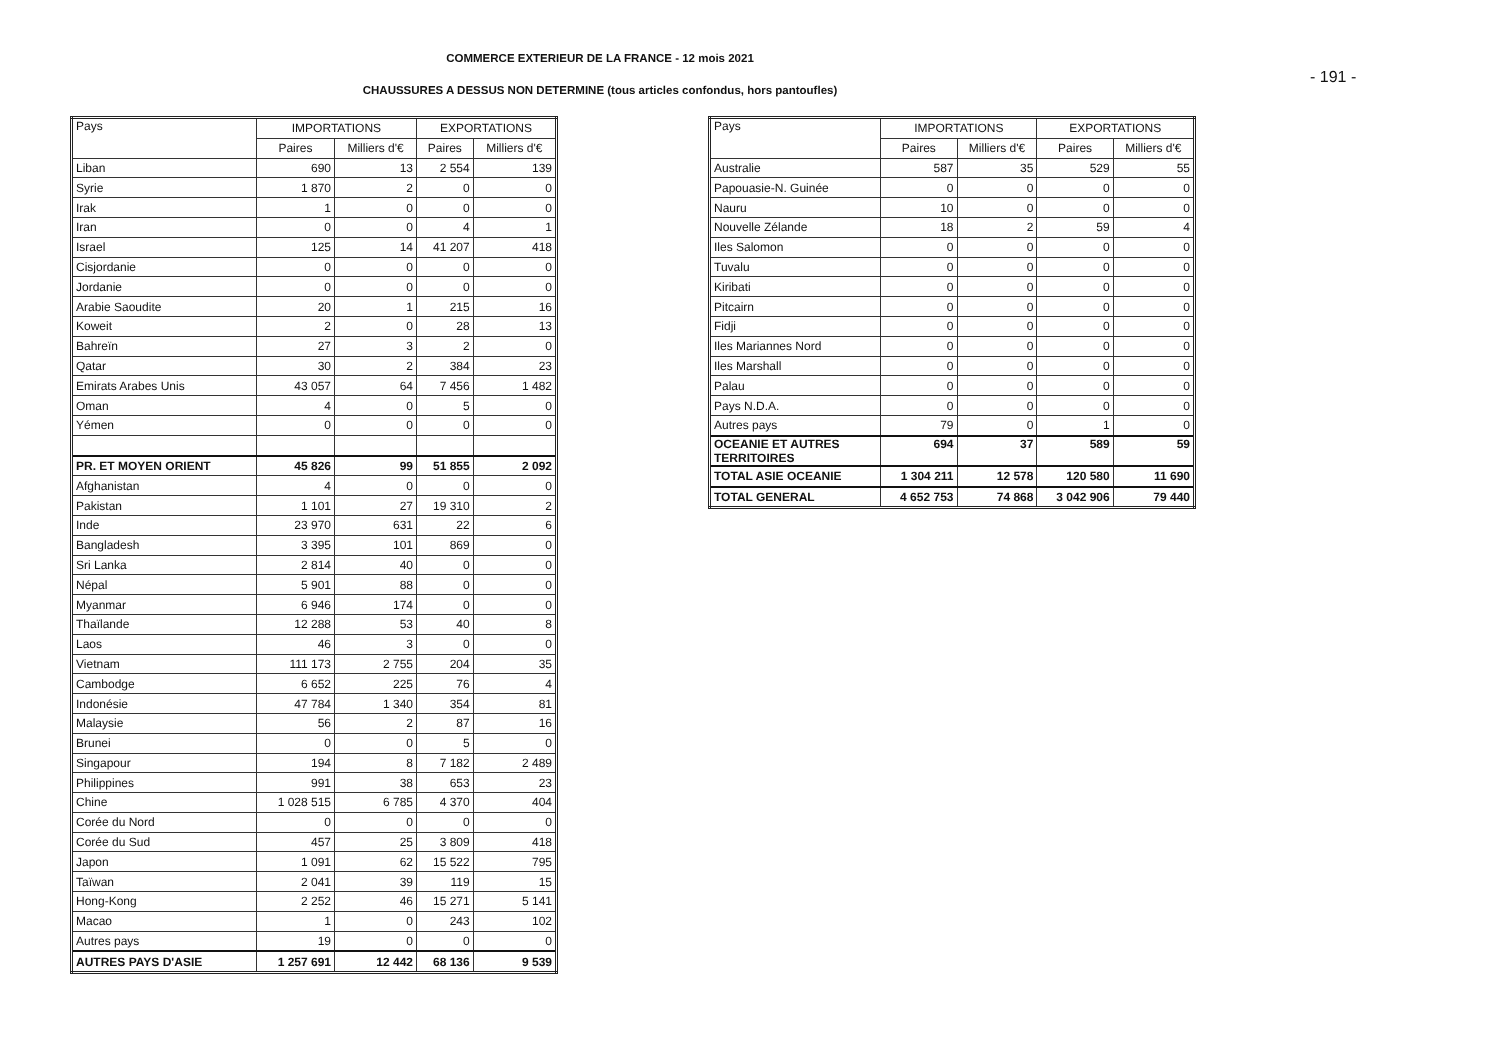COMMERCE EXTERIEUR DE LA FRANCE - 12 mois 2021
CHAUSSURES A DESSUS NON DETERMINE (tous articles confondus, hors pantoufles)
- 191 -
| Pays | IMPORTATIONS | | EXPORTATIONS | |
| --- | --- | --- | --- | --- |
| | Paires | Milliers d'€ | Paires | Milliers d'€ |
| Liban | 690 | 13 | 2 554 | 139 |
| Syrie | 1 870 | 2 | 0 | 0 |
| Irak | 1 | 0 | 0 | 0 |
| Iran | 0 | 0 | 4 | 1 |
| Israel | 125 | 14 | 41 207 | 418 |
| Cisjordanie | 0 | 0 | 0 | 0 |
| Jordanie | 0 | 0 | 0 | 0 |
| Arabie Saoudite | 20 | 1 | 215 | 16 |
| Koweit | 2 | 0 | 28 | 13 |
| Bahreïn | 27 | 3 | 2 | 0 |
| Qatar | 30 | 2 | 384 | 23 |
| Emirats Arabes Unis | 43 057 | 64 | 7 456 | 1 482 |
| Oman | 4 | 0 | 5 | 0 |
| Yémen | 0 | 0 | 0 | 0 |
| PR. ET MOYEN ORIENT | 45 826 | 99 | 51 855 | 2 092 |
| Afghanistan | 4 | 0 | 0 | 0 |
| Pakistan | 1 101 | 27 | 19 310 | 2 |
| Inde | 23 970 | 631 | 22 | 6 |
| Bangladesh | 3 395 | 101 | 869 | 0 |
| Sri Lanka | 2 814 | 40 | 0 | 0 |
| Népal | 5 901 | 88 | 0 | 0 |
| Myanmar | 6 946 | 174 | 0 | 0 |
| Thaïlande | 12 288 | 53 | 40 | 8 |
| Laos | 46 | 3 | 0 | 0 |
| Vietnam | 111 173 | 2 755 | 204 | 35 |
| Cambodge | 6 652 | 225 | 76 | 4 |
| Indonésie | 47 784 | 1 340 | 354 | 81 |
| Malaysie | 56 | 2 | 87 | 16 |
| Brunei | 0 | 0 | 5 | 0 |
| Singapour | 194 | 8 | 7 182 | 2 489 |
| Philippines | 991 | 38 | 653 | 23 |
| Chine | 1 028 515 | 6 785 | 4 370 | 404 |
| Corée du Nord | 0 | 0 | 0 | 0 |
| Corée du Sud | 457 | 25 | 3 809 | 418 |
| Japon | 1 091 | 62 | 15 522 | 795 |
| Taïwan | 2 041 | 39 | 119 | 15 |
| Hong-Kong | 2 252 | 46 | 15 271 | 5 141 |
| Macao | 1 | 0 | 243 | 102 |
| Autres pays | 19 | 0 | 0 | 0 |
| AUTRES PAYS D'ASIE | 1 257 691 | 12 442 | 68 136 | 9 539 |
| Pays | IMPORTATIONS | | EXPORTATIONS | |
| --- | --- | --- | --- | --- |
| | Paires | Milliers d'€ | Paires | Milliers d'€ |
| Australie | 587 | 35 | 529 | 55 |
| Papouasie-N. Guinée | 0 | 0 | 0 | 0 |
| Nauru | 10 | 0 | 0 | 0 |
| Nouvelle Zélande | 18 | 2 | 59 | 4 |
| Iles Salomon | 0 | 0 | 0 | 0 |
| Tuvalu | 0 | 0 | 0 | 0 |
| Kiribati | 0 | 0 | 0 | 0 |
| Pitcairn | 0 | 0 | 0 | 0 |
| Fidji | 0 | 0 | 0 | 0 |
| Iles Mariannes Nord | 0 | 0 | 0 | 0 |
| Iles Marshall | 0 | 0 | 0 | 0 |
| Palau | 0 | 0 | 0 | 0 |
| Pays N.D.A. | 0 | 0 | 0 | 0 |
| Autres pays | 79 | 0 | 1 | 0 |
| OCEANIE ET AUTRES TERRITOIRES | 694 | 37 | 589 | 59 |
| TOTAL ASIE OCEANIE | 1 304 211 | 12 578 | 120 580 | 11 690 |
| TOTAL GENERAL | 4 652 753 | 74 868 | 3 042 906 | 79 440 |